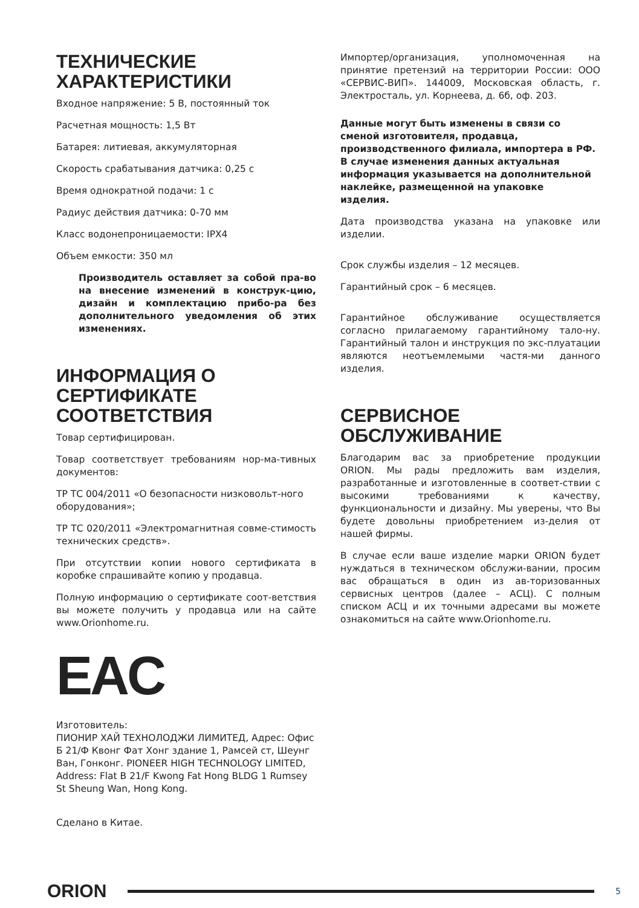ТЕХНИЧЕСКИЕ
ХАРАКТЕРИСТИКИ
Входное напряжение: 5 В, постоянный ток
Расчетная мощность: 1,5 Вт
Батарея: литиевая, аккумуляторная
Скорость срабатывания датчика: 0,25 с
Время однократной подачи: 1 с
Радиус действия датчика: 0-70 мм
Класс водонепроницаемости: IPX4
Объем емкости: 350 мл
Производитель оставляет за собой пра-во на внесение изменений в конструк-цию, дизайн и комплектацию прибо-ра без дополнительного уведомления об этих изменениях.
ИНФОРМАЦИЯ О СЕРТИФИКАТЕ СООТВЕТСТВИЯ
Товар сертифицирован.
Товар соответствует требованиям нор-ма-тивных документов:
ТР ТС 004/2011 «О безопасности низковольт-ного оборудования»;
ТР ТС 020/2011 «Электромагнитная совме-стимость технических средств».
При отсутствии копии нового сертификата в коробке спрашивайте копию у продавца.
Полную информацию о сертификате соот-ветствия вы можете получить у продавца или на сайте www.Orionhome.ru.
EAC
Изготовитель:
ПИОНИР ХАЙ ТЕХНОЛОДЖИ ЛИМИТЕД, Адрес: Офис Б 21/Ф Квонг Фат Хонг здание 1, Рамсей ст, Шеунг Ван, Гонконг. PIONEER HIGH TECHNOLOGY LIMITED, Address: Flat B 21/F Kwong Fat Hong BLDG 1 Rumsey St Sheung Wan, Hong Kong.
Сделано в Китае.
Импортер/организация, уполномоченная на принятие претензий на территории России: ООО «СЕРВИС-ВИП». 144009, Московская область, г. Электросталь, ул. Корнеева, д. 6б, оф. 203.
Данные могут быть изменены в связи со сменой изготовителя, продавца, производственного филиала, импортера в РФ. В случае изменения данных актуальная информация указывается на дополнительной наклейке, размещенной на упаковке
изделия.
Дата производства указана на упаковке или изделии.
Срок службы изделия – 12 месяцев.
Гарантийный срок – 6 месяцев.
Гарантийное обслуживание осуществляется согласно прилагаемому гарантийному тало-ну. Гарантийный талон и инструкция по экс-плуатации являются неотъемлемыми частя-ми данного изделия.
СЕРВИСНОЕ ОБСЛУЖИВАНИЕ
Благодарим вас за приобретение продукции ORION. Мы рады предложить вам изделия, разработанные и изготовленные в соответ-ствии с высокими требованиями к качеству, функциональности и дизайну. Мы уверены, что Вы будете довольны приобретением из-делия от нашей фирмы.
В случае если ваше изделие марки ORION будет нуждаться в техническом обслужи-вании, просим вас обращаться в один из ав-торизованных сервисных центров (далее – АСЦ). С полным списком АСЦ и их точными адресами вы можете ознакомиться на сайте www.Orionhome.ru.
ORION
5